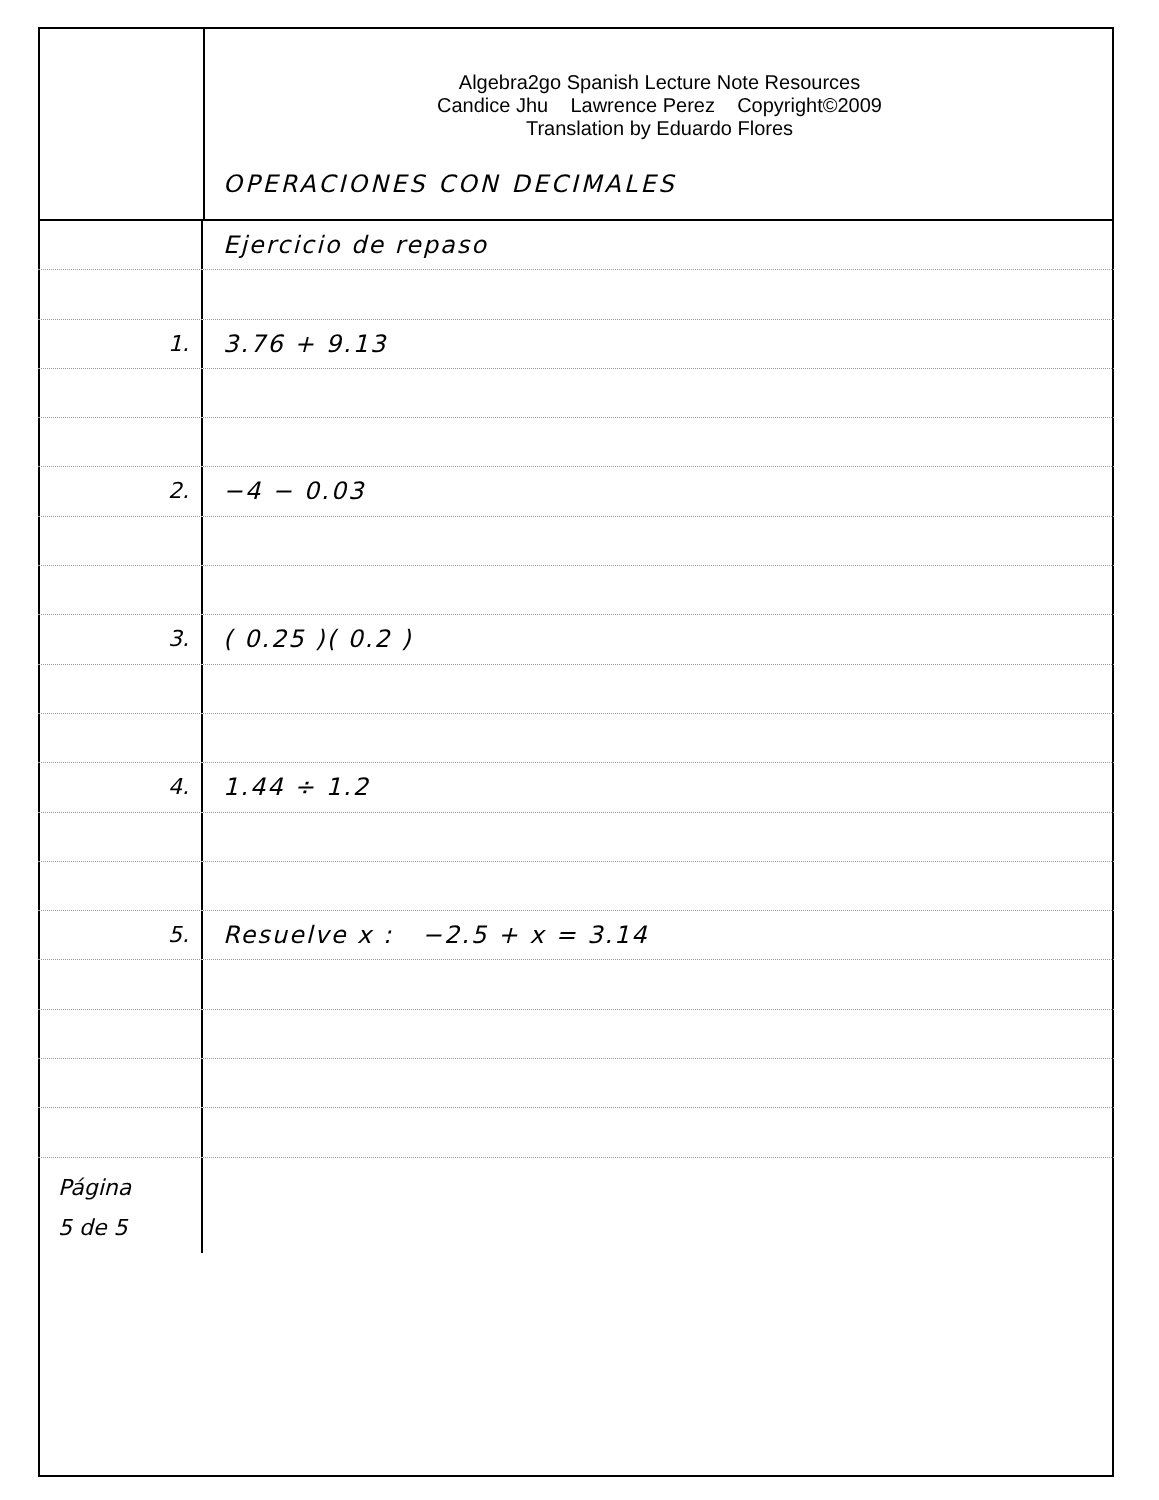Algebra2go Spanish Lecture Note Resources
Candice Jhu Lawrence Perez Copyright©2009
Translation by Eduardo Flores
OPERACIONES CON DECIMALES
Ejercicio de repaso
1. 3.76 + 9.13
2. −4 − 0.03
3. ( 0.25 )( 0.2 )
4. 1.44 ÷ 1.2
5. Resuelve x : −2.5 + x = 3.14
Página
5 de 5